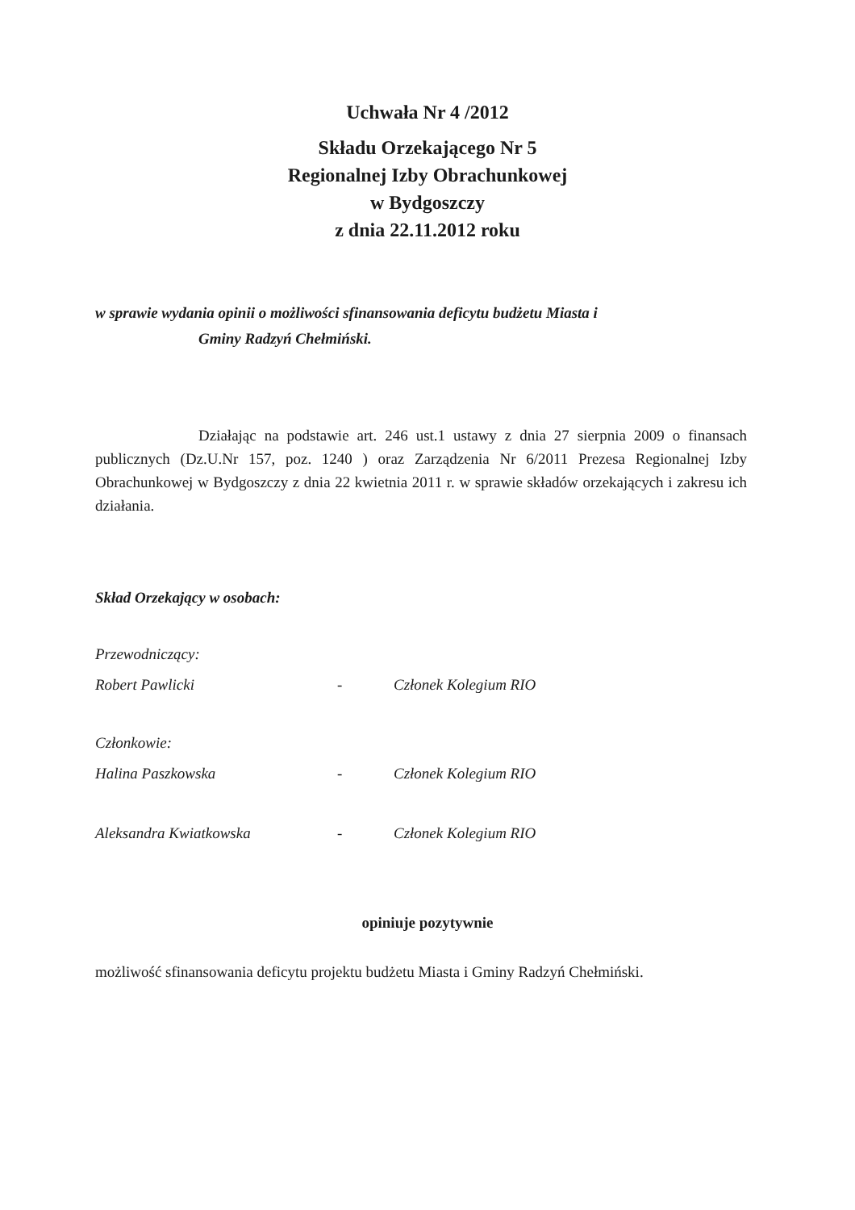Uchwała Nr 4 /2012
Składu Orzekającego Nr 5
Regionalnej Izby Obrachunkowej
w Bydgoszczy
z dnia 22.11.2012 roku
w sprawie wydania opinii o możliwości sfinansowania deficytu budżetu Miasta i
Gminy Radzyń Chełmiński.
Działając na podstawie art. 246 ust.1 ustawy z dnia 27 sierpnia 2009 o finansach publicznych (Dz.U.Nr 157, poz. 1240 ) oraz Zarządzenia Nr 6/2011 Prezesa Regionalnej Izby Obrachunkowej w Bydgoszczy z dnia 22 kwietnia 2011 r. w sprawie składów orzekających i zakresu ich działania.
Skład Orzekający w osobach:
Przewodniczący:
Robert Pawlicki - Członek Kolegium RIO
Członkowie:
Halina Paszkowska - Członek Kolegium RIO
Aleksandra Kwiatkowska - Członek Kolegium RIO
opiniuje pozytywnie
możliwość sfinansowania deficytu projektu budżetu Miasta i Gminy Radzyń Chełmiński.